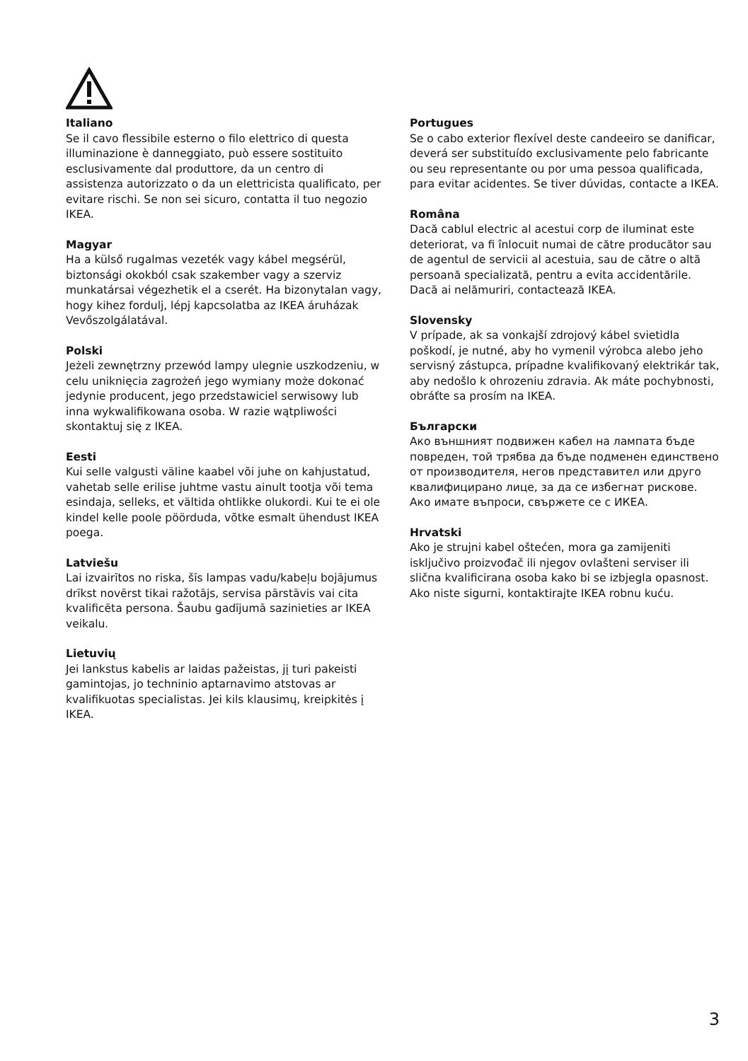Italiano
Se il cavo flessibile esterno o filo elettrico di questa illuminazione è danneggiato, può essere sostituito esclusivamente dal produttore, da un centro di assistenza autorizzato o da un elettricista qualificato, per evitare rischi. Se non sei sicuro, contatta il tuo negozio IKEA.
Magyar
Ha a külső rugalmas vezeték vagy kábel megsérül, biztonsági okokból csak szakember vagy a szerviz munkatársai végezhetik el a cserét. Ha bizonytalan vagy, hogy kihez fordulj, lépj kapcsolatba az IKEA áruházak Vevőszolgálatával.
Polski
Jeżeli zewnętrzny przewód lampy ulegnie uszkodzeniu, w celu uniknięcia zagrożeń jego wymiany może dokonać jedynie producent, jego przedstawiciel serwisowy lub inna wykwalifikowana osoba. W razie wątpliwości skontaktuj się z IKEA.
Eesti
Kui selle valgusti väline kaabel või juhe on kahjustatud, vahetab selle erilise juhtme vastu ainult tootja või tema esindaja, selleks, et vältida ohtlikke olukordi. Kui te ei ole kindel kelle poole pöörduda, võtke esmalt ühendust IKEA poega.
Latviešu
Lai izvairītos no riska, šīs lampas vadu/kabeļu bojājumus drīkst novērst tikai ražotājs, servisa pārstāvis vai cita kvalificēta persona. Šaubu gadījumā sazinieties ar IKEA veikalu.
Lietuvių
Jei lankstus kabelis ar laidas pažeistas, jį turi pakeisti gamintojas, jo techninio aptarnavimo atstovas ar kvalifikuotas specialistas. Jei kils klausimų, kreipkitės į IKEA.
Portugues
Se o cabo exterior flexível deste candeeiro se danificar, deverá ser substituído exclusivamente pelo fabricante ou seu representante ou por uma pessoa qualificada, para evitar acidentes. Se tiver dúvidas, contacte a IKEA.
Româna
Dacă cablul electric al acestui corp de iluminat este deteriorat, va fi înlocuit numai de către producător sau de agentul de servicii al acestuia, sau de către o altă persoană specializată, pentru a evita accidentările. Dacă ai nelămuriri, contactează IKEA.
Slovensky
V prípade, ak sa vonkajší zdrojový kábel svietidla poškodí, je nutné, aby ho vymenil výrobca alebo jeho servisný zástupca, prípadne kvalifikovaný elektrikár tak, aby nedošlo k ohrozeniu zdravia. Ak máte pochybnosti, obráťte sa prosím na IKEA.
Български
Ако външният подвижен кабел на лампата бъде повреден, той трябва да бъде подменен единствено от производителя, негов представител или друго квалифицирано лице, за да се избегнат рискове. Ако имате въпроси, свържете се с ИКЕА.
Hrvatski
Ako je strujni kabel oštećen, mora ga zamijeniti isključivo proizvođač ili njegov ovlašteni serviser ili slična kvalificirana osoba kako bi se izbjegla opasnost. Ako niste sigurni, kontaktirajte IKEA robnu kuću.
3